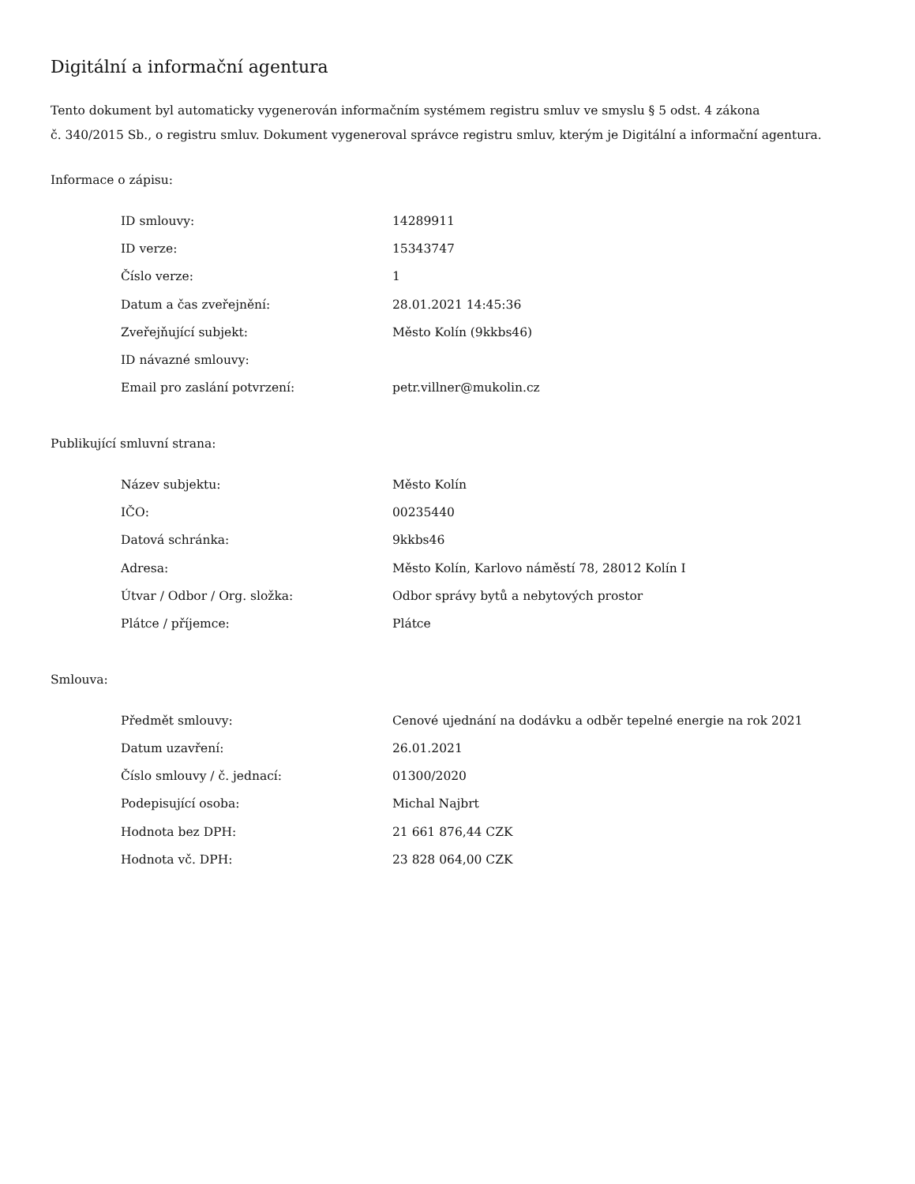Digitální a informační agentura
Tento dokument byl automaticky vygenerován informačním systémem registru smluv ve smyslu § 5 odst. 4 zákona
č. 340/2015 Sb., o registru smluv. Dokument vygeneroval správce registru smluv, kterým je Digitální a informační agentura.
Informace o zápisu:
| ID smlouvy: | 14289911 |
| ID verze: | 15343747 |
| Číslo verze: | 1 |
| Datum a čas zveřejnění: | 28.01.2021 14:45:36 |
| Zveřejňující subjekt: | Město Kolín (9kkbs46) |
| ID návazné smlouvy: | |
| Email pro zaslání potvrzení: | petr.villner@mukolin.cz |
Publikující smluvní strana:
| Název subjektu: | Město Kolín |
| IČO: | 00235440 |
| Datová schránka: | 9kkbs46 |
| Adresa: | Město Kolín, Karlovo náměstí 78, 28012 Kolín I |
| Útvar / Odbor / Org. složka: | Odbor správy bytů a nebytových prostor |
| Plátce / příjemce: | Plátce |
Smlouva:
| Předmět smlouvy: | Cenové ujednání na dodávku a odběr tepelné energie na rok 2021 |
| Datum uzavření: | 26.01.2021 |
| Číslo smlouvy / č. jednací: | 01300/2020 |
| Podepisující osoba: | Michal Najbrt |
| Hodnota bez DPH: | 21 661 876,44 CZK |
| Hodnota vč. DPH: | 23 828 064,00 CZK |